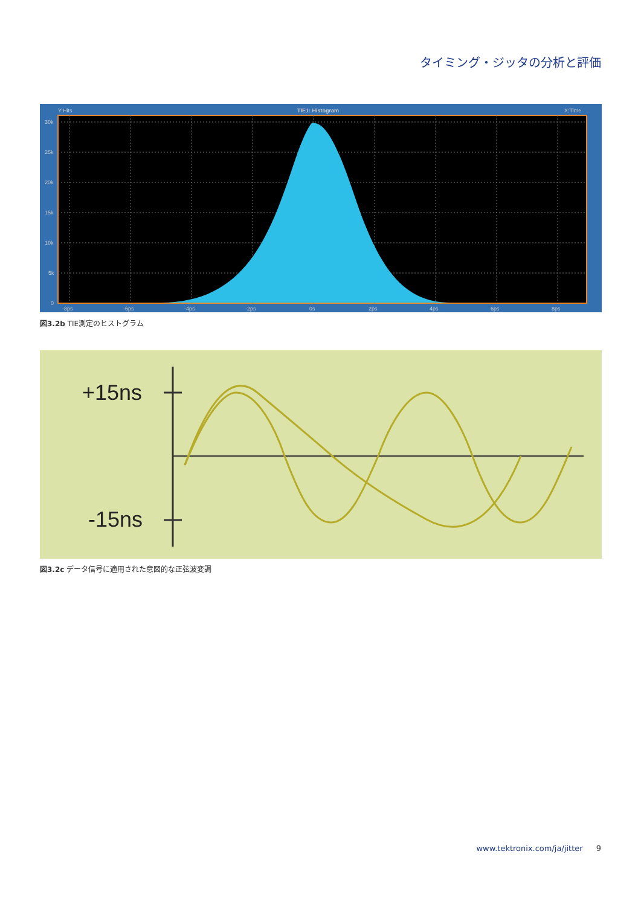タイミング・ジッタの分析と評価
Y:Hits
TIE1: Histogram
X:Time
30k
25k
20k
15k
10k
5k
0
-8ps
-6ps
-4ps
-2ps
0s
2ps
4ps
6ps
8ps
図3.2b TIE測定のヒストグラム
+15ns
-15ns
図3.2c データ信号に適用された意図的な正弦波変調
www.tektronix.com/ja/jitter 9